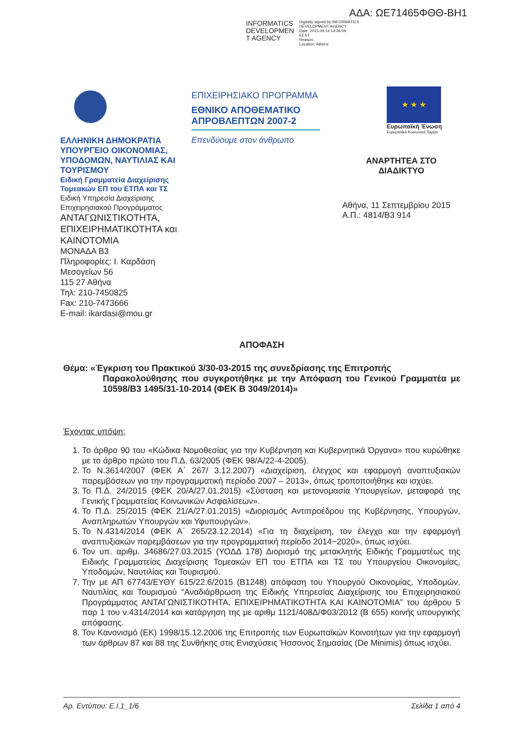ΑΔΑ: ΩΕ71465ΦΘΘ-ΒΗ1
INFORMATICS DEVELOPMEN T AGENCY
Digitally signed by INFORMATICS
DEVELOPMENT AGENCY
Date: 2015.09.14 14:36:59
EEST
Reason:
Location: Athens
ΕΛΛΗΝΙΚΗ ΔΗΜΟΚΡΑΤΙΑ
ΥΠΟΥΡΓΕΙΟ ΟΙΚΟΝΟΜΙΑΣ, ΥΠΟΔΟΜΩΝ, ΝΑΥΤΙΛΙΑΣ ΚΑΙ ΤΟΥΡΙΣΜΟΥ
Ειδική Γραμματεία Διαχείρισης Τομεακών ΕΠ του ΕΤΠΑ και ΤΣ
Ειδική Υπηρεσία Διαχείρισης Επιχειρησιακού Προγράμματος
ΑΝΤΑΓΩΝΙΣΤΙΚΟΤΗΤΑ, ΕΠΙΧΕΙΡΗΜΑΤΙΚΟΤΗΤΑ και ΚΑΙΝΟΤΟΜΙΑ
ΜΟΝΑΔΑ Β3
Πληροφορίες: Ι. Καρδάση
Μεσογείων 56
115 27 Αθήνα
Τηλ: 210-7450825
Fax: 210-7473666
E-mail: ikardasi@mou.gr
ΕΠΙΧΕΙΡΗΣΙΑΚΟ ΠΡΟΓΡΑΜΜΑ
ΕΘΝΙΚΟ ΑΠΟΘΕΜΑΤΙΚΟ ΑΠΡΟΒΛΕΠΤΩΝ 2007-2
Επενδύουμε στον άνθρωπο
★ ★ ★
Ευρωπαϊκή Ένωση
Ευρωπαϊκό Κοινωνικό Ταμείο
ΑΝΑΡΤΗΤΕΑ ΣΤΟ
ΔΙΑΔΙΚΤΥΟ
Αθήνα, 11 Σεπτεμβρίου 2015
Α.Π.: 4814/Β3 914
ΑΠΟΦΑΣΗ
Θέμα: «Έγκριση του Πρακτικού 3/30-03-2015 της συνεδρίασης της Επιτροπής
Παρακολούθησης που συγκροτήθηκε με την Απόφαση του Γενικού Γραμματέα με 10598/Β3 1495/31-10-2014 (ΦΕΚ Β 3049/2014)»
Έχοντας υπόψη:
1. Το άρθρο 90 του «Κώδικα Νομοθεσίας για την Κυβέρνηση και Κυβερνητικά Όργανα» που κυρώθηκε με το άρθρο πρώτο του Π.Δ. 63/2005 (ΦΕΚ 98/Α/22-4-2005).
2. Το Ν.3614/2007 (ΦΕΚ Α΄ 267/ 3.12.2007) «Διαχείριση, έλεγχος και εφαρμογή αναπτυξιακών παρεμβάσεων για την προγραμματική περίοδο 2007 – 2013», όπως τροποποιήθηκε και ισχύει.
3. Το Π.Δ. 24/2015 (ΦΕΚ 20/Α/27.01.2015) «Σύσταση και μετονομασία Υπουργείων, μεταφορά της Γενικής Γραμματείας Κοινωνικών Ασφαλίσεων».
4. Το Π.Δ. 25/2015 (ΦΕΚ 21/Α/27.01.2015) «Διορισμός Αντιπροέδρου της Κυβέρνησης, Υπουργών, Αναπληρωτών Υπουργών και Υφυπουργών».
5. Το Ν.4314/2014 (ΦΕΚ Α΄ 265/23.12.2014) «Για τη διαχείριση, τον έλεγχο και την εφαρμογή αναπτυξιακών παρεμβάσεων για την προγραμματική περίοδο 2014−2020», όπως ισχύει.
6. Τον υπ. αριθμ. 34686/27.03.2015 (ΥΟΔΔ 178) Διορισμό της μετακλητής Ειδικής Γραμματέως της Ειδικής Γραμματείας Διαχείρισης Τομεακών ΕΠ του ΕΤΠΑ και ΤΣ του Υπουργείου Οικονομίας, Υποδομών, Ναυτιλίας και Τουρισμού.
7. Την με ΑΠ 67743/ΕΥΘΥ 615/22.6/2015 (Β1248) απόφαση του Υπουργού Οικονομίας, Υποδομών, Ναυτιλίας και Τουρισμού “Αναδιάρθρωση της Ειδικής Υπηρεσίας Διαχείρισης του Επιχειρησιακού Προγράμματος ΑΝΤΑΓΩΝΙΣΤΙΚΟΤΗΤΑ, ΕΠΙΧΕΙΡΗΜΑΤΙΚΟΤΗΤΑ ΚΑΙ ΚΑΙΝΟΤΟΜΙΑ” του άρθρου 5 παρ 1 του ν.4314/2014 και κατάργηση της με αριθμ 1121/408Δ/Φ03/2012 (Β 655) κοινής υπουργικής απόφασης.
8. Τον Κανονισμό (ΕΚ) 1998/15.12.2006 της Επιτροπής των Ευρωπαϊκών Κοινοτήτων για την εφαρμογή των άρθρων 87 και 88 της Συνθήκης στις Ενισχύσεις Ήσσονος Σημασίας (De Minimis) όπως ισχύει.
Αρ. Εντύπου: Ε.Ι.1_1/6 Σελίδα 1 από 4